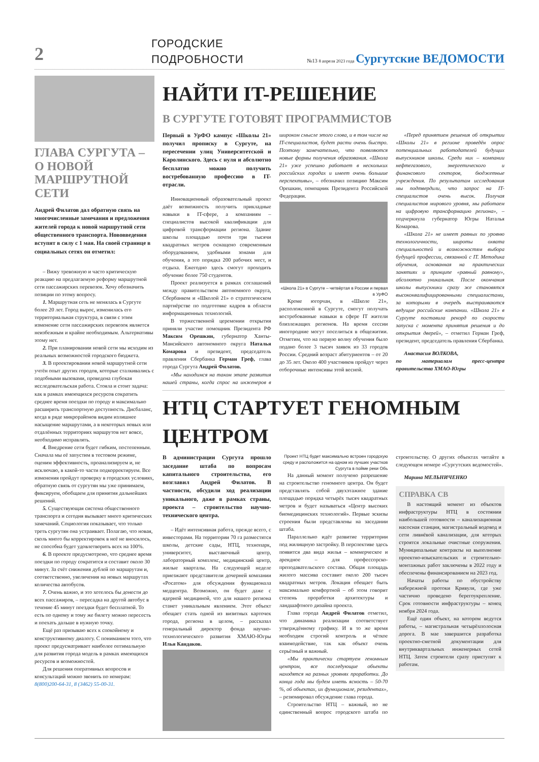2
ГОРОДСКИЕ ПОДРОБНОСТИ
№13 8 апреля 2023 года Сургутские ВЕДОМОСТИ
ГЛАВА СУРГУТА – О НОВОЙ МАРШРУТНОЙ СЕТИ
Андрей Филатов дал обратную связь на многочисленные замечания и предложения жителей города к новой маршрутной сети общественного транспорта. Нововведения вступят в силу с 1 мая. На своей странице в социальных сетях он отметил:
– Вижу тревожную и часто критическую реакцию на предлагаемую реформу маршрутной сети пассажирских перевозок. Хочу обозначить позиции по этому вопросу.
1. Маршрутная сеть не менялась в Сургуте более 20 лет. Город вырос, изменилась его территориальная структура, в связи с этим изменение сети пассажирских перевозок является неизбежным и крайне необходимым. Альтернативы этому нет.
2. При планировании новой сети мы исходим из реальных возможностей городского бюджета.
3. В проектировании новой маршрутной сети учтён опыт других городов, которые сталкивались с подобными вызовами, проведена глубокая исследовательская работа. Стояла и стоит задача: как в рамках имеющихся ресурсов сократить среднее время поездки по городу и максимально расширить транспортную доступность. Дисбаланс, когда в ряде микрорайонов видим излишнее насыщение маршрутами, а в некоторых новых или отдалённых территориях маршрутов нет вовсе, необходимо исправлять.
4. Внедрение сети будет гибким, постепенным. Сначала мы её запустим в тестовом режиме, оценим эффективность, проанализируем и, не исключаю, в какой-то части подкорректируем. Все изменения пройдут проверку в городских условиях, обратную связь от сургутян мы уже принимаем, фиксируем, обобщаем для принятия дальнейших решений.
5. Существующая система общественного транспорта и сегодня вызывает много критических замечаний. Социология показывает, что только треть сургутян она устраивает. Полагаю, что новая, сколь много бы корректировок в неё не вносилось, не способна будет удовлетворить всех на 100%.
6. В проекте предусмотрено, что среднее время поездки по городу сократится и составит около 30 минут. За счёт снижения дублей по маршрутам и, соответственно, увеличения на новых маршрутах количества автобусов.
7. Очень важно, и это хотелось бы донести до всех пассажиров, – пересадка на другой автобус в течение 45 минут поездки будет бесплатной. То есть по одному и тому же билету можно пересесть и поехать дальше в нужную точку.
Ещё раз призываю всех к спокойному и конструктивному диалогу. С пониманием того, что проект предусматривает наиболее оптимальную для развития города модель в рамках имеющихся ресурсов и возможностей.
Для решения оперативных вопросов и консультаций можно звонить по номерам: 8(800)200-64-31, 8 (3462) 55-00-31.
НАЙТИ IT-РЕШЕНИЕ
В СУРГУТЕ ГОТОВЯТ ПРОГРАММИСТОВ
Первый в УрФО кампус «Школы 21» получил прописку в Сургуте, на пересечении улиц Университетской и Каролинского. Здесь с нуля и абсолютно бесплатно можно получить востребованную профессию в IT-отрасли.
Инновационный образовательный проект даёт возможность получить прикладные навыки в IT-сфере, а компаниям – специалистов высокой квалификации для цифровой трансформации региона. Здание школы площадью почти три тысячи квадратных метров оснащено современным оборудованием, удобными зонами для обучения, а это порядка 200 рабочих мест, и отдыха. Ежегодно здесь смогут проходить обучение более 750 студентов.
Проект реализуется в рамках соглашений между правительством автономного округа, Сбербанком и «Школой 21» о стратегическом партнёрстве по подготовке кадров в области информационных технологий.
В торжественной церемонии открытия приняли участие помощник Президента РФ Максим Орешкин, губернатор Ханты-Мансийского автономного округа Наталья Комарова и президент, председатель правления Сбербанка Герман Греф, глава города Сургута Андрей Филатов.
«Мы находимся на таком этапе развития нашей страны, когда спрос на инженеров в широком смысле этого слова, и в том числе на IT-специалистов, будет расти очень быстро. Поэтому замечательно, что появляются новые формы получения образования. «Школа 21» уже успешно работает в нескольких российских городах и имеет очень большие перспективы», – обозначил позицию Максим Орешкин, помощник Президента Российской Федерации.
«Школа 21» в Сургуте – четвёртая в России и первая в УрФО
Кроме югорчан, в «Школе 21», расположенной в Сургуте, смогут получать востребованные навыки в сфере IT жители близлежащих регионов. На время сессии иногородние могут поселиться в общежитии. Отметим, что на первую волну обучения было подано более 3 тысяч заявок из 33 городов России. Средний возраст абитуриентов – от 20 до 35 лет. Около 400 участников пройдут через отборочные интенсивы этой весной.
«Перед принятием решения об открытии «Школы 21» в регионе проведён опрос потенциальных работодателей будущих выпускников школы. Среди них – компании нефтегазового, энергетического и финансового секторов, бюджетные учреждения. По результатам исследования мы подтвердили, что запрос на IT-специалистов очень высок. Получая специалистов мирового уровня, мы работаем на цифровую трансформацию региона», – подчеркнула губернатор Югры Наталья Комарова.
«Школа 21» не имеет равных по уровню технологичности, широты охвата специальностей и возможностям выбора будущей профессии, связанной с IT. Методика обучения, основанная на практических занятиях и принципе «равный равному», абсолютно уникальная. После окончания школы выпускники сразу же становятся высококвалифицированными специалистами, за которыми в очередь выстраиваются ведущие российские компании. «Школа 21» в Сургуте поставила рекорд по скорости запуска с момента принятия решения и до открытия дверей», – отметил Герман Греф, президент, председатель правления Сбербанка.
Анастасия ВОЛКОВА,
по материалам пресс-центра правительства ХМАО-Югры
НТЦ СТАРТУЕТ ГЕНОМНЫМ ЦЕНТРОМ
В администрации Сургута прошло заседание штаба по вопросам капитального строительства, его возглавил Андрей Филатов. В частности, обсудили ход реализации уникального, даже в рамках страны, проекта – строительство научно-технического центра.
– Идёт интенсивная работа, прежде всего, с инвесторами. На территории 70 га разместятся школы, детские сады, НТЦ, технопарк, университет, выставочный центр, лабораторный комплекс, медицинский центр, жилые кварталы. На следующей неделе приезжают представители дочерней компании «Росатом» для обсуждения функционала медцентра. Возможно, он будет даже с ядерной медициной, что для нашего региона станет уникальным явлением. Этот объект обещает стать одной из визитных карточек города, региона в целом, – рассказал генеральный директор фонда научно-технологического развития ХМАЮ-Югры Илья Кандаков.
Проект НТЦ будет максимально встроен городскую среду и расположится на одном из лучших участков Сургута в пойме реки Обь
На данный момент получено разрешение на строительство геномного центра. Он будет представлять собой двухэтажное здание площадью порядка четырёх тысяч квадратных метров и будет называться «Центр высоких биомедицинских технологий». Первые эскизы строения были представлены на заседании штаба.
Параллельно идёт развитие территории под жилищную застройку. В перспективе здесь появится два вида жилья – коммерческое и арендное – для профессорско-преподавательского состава. Общая площадь жилого массива составит около 200 тысяч квадратных метров. Локация обещает быть максимально комфортной – об этом говорит степень проработки архитектуры и ландшафтного дизайна проекта.
Глава города Андрей Филатов отметил, что динамика реализации соответствует утверждённому графику. И в то же время необходим строгий контроль и чёткое взаимодействие, так как объект очень серьёзный и важный.
«Мы практически стартуем геномным центром, все последующие объекты находятся на разных уровнях проработки. До конца года мы будем иметь ясность – 50-70 %, об объектах, их функционале, резидентах», – резюмировал обсуждение глава города.
Строительство НТЦ – важный, но не единственный вопрос городского штаба по строительству. О других объектах читайте в следующем номере «Сургутских ведомостей».
Марина МЕЛЬНИЧЕНКО
СПРАВКА СВ
В настоящий момент из объектов инфраструктуры НТЦ в состоянии наибольшей готовности – канализационная насосная станция, магистральный водовод и сети ливнёвой канализации, для которых строятся локальные очистные сооружения. Муниципальные контракты на выполнение проектно-изыскательских и строительно-монтажных работ заключены в 2022 году и обеспечены финансированием на 2023 год.
Начаты работы по обустройству набережной протоки Кривуля, где уже частично проведено берегоукрепление. Срок готовности инфраструктуры – конец ноября 2024 года.
Ещё один объект, на котором ведутся работы, – магистральная четырёхполосная дорога. В мае завершится разработка проектно-сметной документации для внутриквартальных инженерных сетей НТЦ. Затем строители сразу приступят к работам.